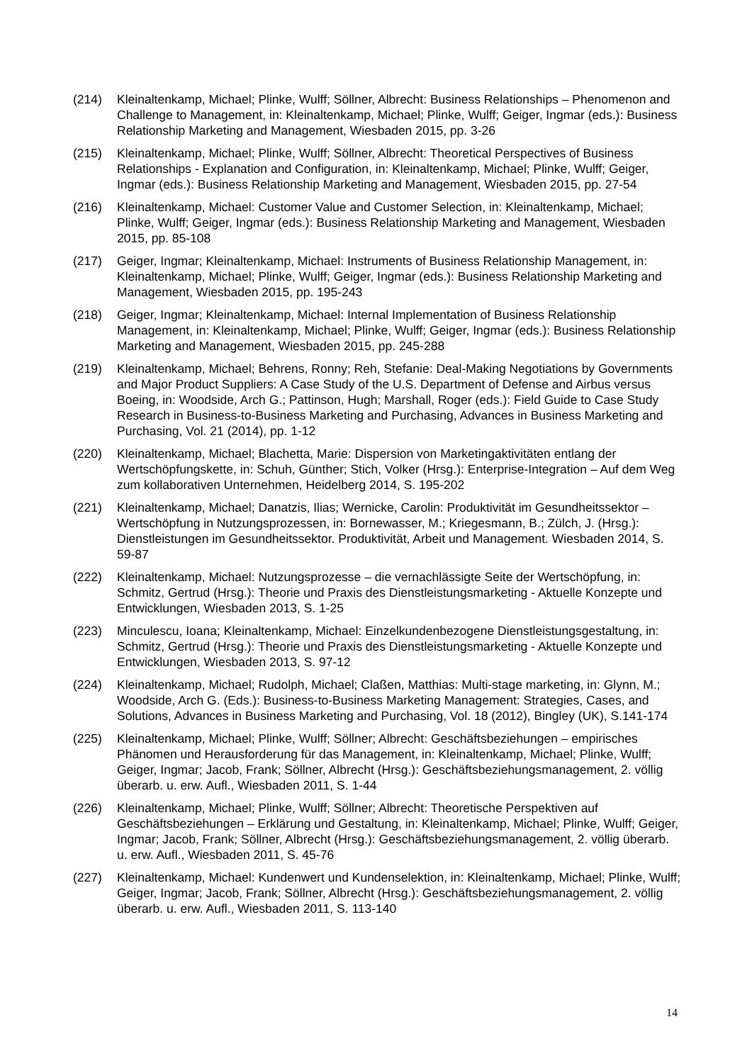(214) Kleinaltenkamp, Michael; Plinke, Wulff; Söllner, Albrecht: Business Relationships – Phenomenon and Challenge to Management, in: Kleinaltenkamp, Michael; Plinke, Wulff; Geiger, Ingmar (eds.): Business Relationship Marketing and Management, Wiesbaden 2015, pp. 3-26
(215) Kleinaltenkamp, Michael; Plinke, Wulff; Söllner, Albrecht: Theoretical Perspectives of Business Relationships - Explanation and Configuration, in: Kleinaltenkamp, Michael; Plinke, Wulff; Geiger, Ingmar (eds.): Business Relationship Marketing and Management, Wiesbaden 2015, pp. 27-54
(216) Kleinaltenkamp, Michael: Customer Value and Customer Selection, in: Kleinaltenkamp, Michael; Plinke, Wulff; Geiger, Ingmar (eds.): Business Relationship Marketing and Management, Wiesbaden 2015, pp. 85-108
(217) Geiger, Ingmar; Kleinaltenkamp, Michael: Instruments of Business Relationship Management, in: Kleinaltenkamp, Michael; Plinke, Wulff; Geiger, Ingmar (eds.): Business Relationship Marketing and Management, Wiesbaden 2015, pp. 195-243
(218) Geiger, Ingmar; Kleinaltenkamp, Michael: Internal Implementation of Business Relationship Management, in: Kleinaltenkamp, Michael; Plinke, Wulff; Geiger, Ingmar (eds.): Business Relationship Marketing and Management, Wiesbaden 2015, pp. 245-288
(219) Kleinaltenkamp, Michael; Behrens, Ronny; Reh, Stefanie: Deal-Making Negotiations by Governments and Major Product Suppliers: A Case Study of the U.S. Department of Defense and Airbus versus Boeing, in: Woodside, Arch G.; Pattinson, Hugh; Marshall, Roger (eds.): Field Guide to Case Study Research in Business-to-Business Marketing and Purchasing, Advances in Business Marketing and Purchasing, Vol. 21 (2014), pp. 1-12
(220) Kleinaltenkamp, Michael; Blachetta, Marie: Dispersion von Marketingaktivitäten entlang der Wertschöpfungskette, in: Schuh, Günther; Stich, Volker (Hrsg.): Enterprise-Integration – Auf dem Weg zum kollaborativen Unternehmen, Heidelberg 2014, S. 195-202
(221) Kleinaltenkamp, Michael; Danatzis, Ilias; Wernicke, Carolin: Produktivität im Gesundheitssektor – Wertschöpfung in Nutzungsprozessen, in: Bornewasser, M.; Kriegesmann, B.; Zülch, J. (Hrsg.): Dienstleistungen im Gesundheitssektor. Produktivität, Arbeit und Management. Wiesbaden 2014, S. 59-87
(222) Kleinaltenkamp, Michael: Nutzungsprozesse – die vernachlässigte Seite der Wertschöpfung, in: Schmitz, Gertrud (Hrsg.): Theorie und Praxis des Dienstleistungsmarketing - Aktuelle Konzepte und Entwicklungen, Wiesbaden 2013, S. 1-25
(223) Minculescu, Ioana; Kleinaltenkamp, Michael: Einzelkundenbezogene Dienstleistungsgestaltung, in: Schmitz, Gertrud (Hrsg.): Theorie und Praxis des Dienstleistungsmarketing - Aktuelle Konzepte und Entwicklungen, Wiesbaden 2013, S. 97-12
(224) Kleinaltenkamp, Michael; Rudolph, Michael; Claßen, Matthias: Multi-stage marketing, in: Glynn, M.; Woodside, Arch G. (Eds.): Business-to-Business Marketing Management: Strategies, Cases, and Solutions, Advances in Business Marketing and Purchasing, Vol. 18 (2012), Bingley (UK), S.141-174
(225) Kleinaltenkamp, Michael; Plinke, Wulff; Söllner; Albrecht: Geschäftsbeziehungen – empirisches Phänomen und Herausforderung für das Management, in: Kleinaltenkamp, Michael; Plinke, Wulff; Geiger, Ingmar; Jacob, Frank; Söllner, Albrecht (Hrsg.): Geschäftsbeziehungsmanagement, 2. völlig überarb. u. erw. Aufl., Wiesbaden 2011, S. 1-44
(226) Kleinaltenkamp, Michael; Plinke, Wulff; Söllner; Albrecht: Theoretische Perspektiven auf Geschäftsbeziehungen – Erklärung und Gestaltung, in: Kleinaltenkamp, Michael; Plinke, Wulff; Geiger, Ingmar; Jacob, Frank; Söllner, Albrecht (Hrsg.): Geschäftsbeziehungsmanagement, 2. völlig überarb. u. erw. Aufl., Wiesbaden 2011, S. 45-76
(227) Kleinaltenkamp, Michael: Kundenwert und Kundenselektion, in: Kleinaltenkamp, Michael; Plinke, Wulff; Geiger, Ingmar; Jacob, Frank; Söllner, Albrecht (Hrsg.): Geschäftsbeziehungsmanagement, 2. völlig überarb. u. erw. Aufl., Wiesbaden 2011, S. 113-140
14